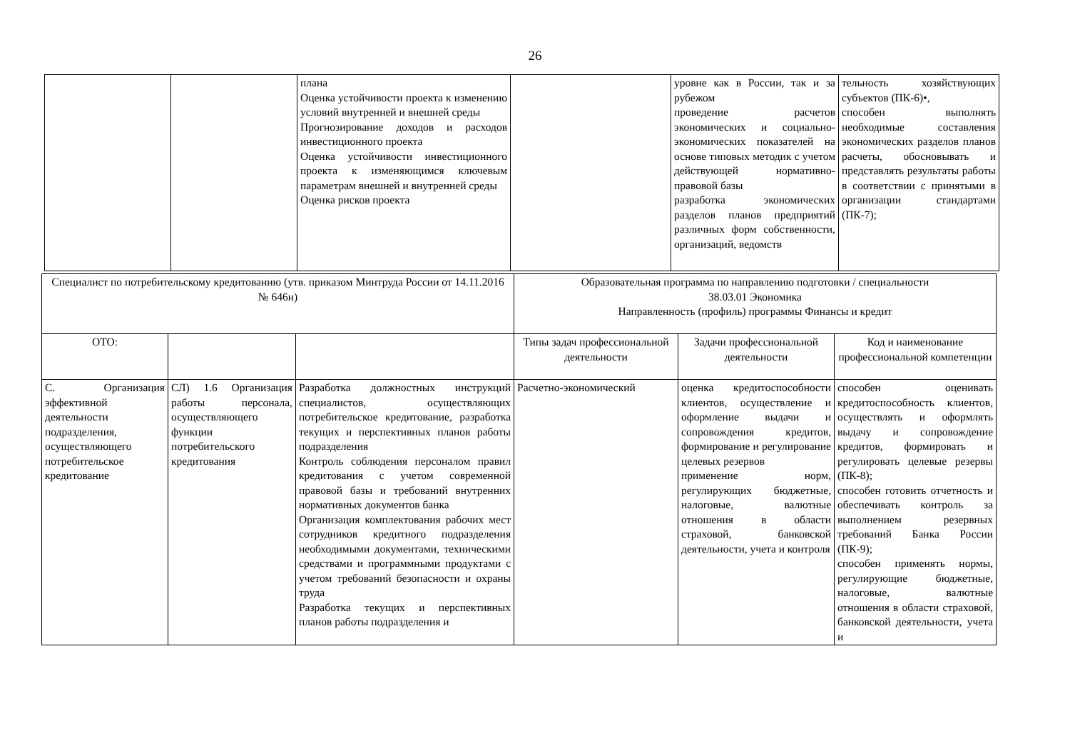26
| | | плана Оценка устойчивости проекта к изменению условий внутренней и внешней среды Прогнозирование доходов и расходов инвестиционного проекта Оценка устойчивости инвестиционного проекта к изменяющимся ключевым параметрам внешней и внутренней среды Оценка рисков проекта | | уровне как в России, так и за рубежом проведение расчетов экономических и социально-экономических показателей на основе типовых методик с учетом действующей нормативно-правовой базы разработка экономических разделов планов предприятий различных форм собственности, организаций, ведомств | тельность хозяйствующих субъектов (ПК-6)•, способен выполнять необходимые составления экономических разделов планов расчеты, обосновывать и представлять результаты работы в соответствии с принятыми в организации стандартами (ПК-7); |
| Специалист по потребительскому кредитованию (утв. приказом Минтруда России от 14.11.2016 № 646н) | | | Образовательная программа по направлению подготовки / специальности 38.03.01 Экономика Направленность (профиль) программы Финансы и кредит | | |
| ОТО: | | | Типы задач профессиональной деятельности | Задачи профессиональной деятельности | Код и наименование профессиональной компетенции |
| С. Организация эффективной деятельности подразделения, осуществляющего потребительское кредитование | СЛ) 1.6 Организация работы персонала, осуществляющего функции потребительского кредитования | Разработка должностных инструкций специалистов, осуществляющих потребительское кредитование, разработка текущих и перспективных планов работы подразделения Контроль соблюдения персоналом правил кредитования с учетом современной правовой базы и требований внутренних нормативных документов банка Организация комплектования рабочих мест сотрудников кредитного подразделения необходимыми документами, техническими средствами и программными продуктами с учетом требований безопасности и охраны труда Разработка текущих и перспективных планов работы подразделения и | Расчетно-экономический | оценка кредитоспособности клиентов, осуществление и оформление выдачи и сопровождения кредитов, формирование и регулирование целевых резервов применение норм, регулирующих бюджетные, налоговые, валютные отношения в области страховой, банковской деятельности, учета и контроля | способен оценивать кредитоспособность клиентов, осуществлять и оформлять выдачу и сопровождение кредитов, формировать и регулировать целевые резервы (ПК-8); способен готовить отчетность и обеспечивать контроль за выполнением резервных требований Банка России (ПК-9); способен применять нормы, регулирующие бюджетные, налоговые, валютные отношения в области страховой, банковской деятельности, учета и |